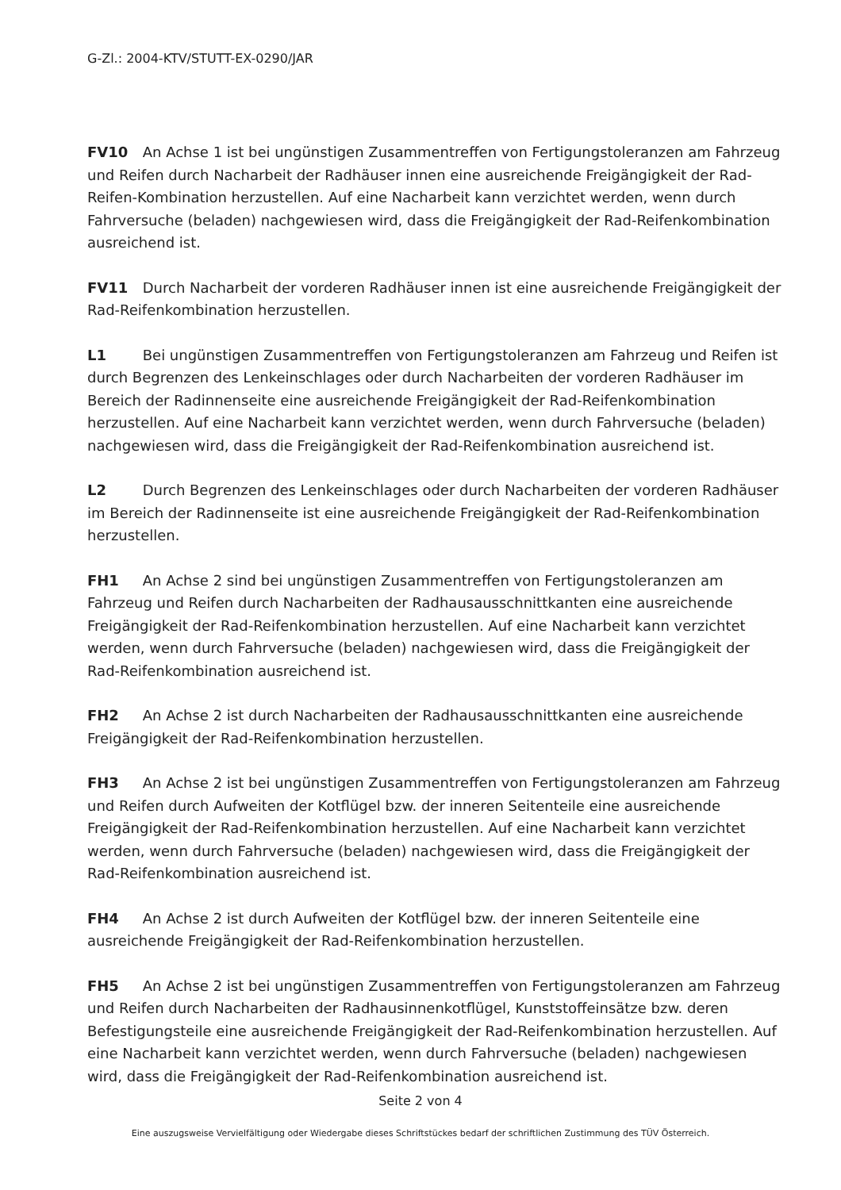G-Zl.: 2004-KTV/STUTT-EX-0290/JAR
FV10 An Achse 1 ist bei ungünstigen Zusammentreffen von Fertigungstoleranzen am Fahrzeug und Reifen durch Nacharbeit der Radhäuser innen eine ausreichende Freigängigkeit der Rad-Reifen-Kombination herzustellen. Auf eine Nacharbeit kann verzichtet werden, wenn durch Fahrversuche (beladen) nachgewiesen wird, dass die Freigängigkeit der Rad-Reifenkombination ausreichend ist.
FV11 Durch Nacharbeit der vorderen Radhäuser innen ist eine ausreichende Freigängigkeit der Rad-Reifenkombination herzustellen.
L1 Bei ungünstigen Zusammentreffen von Fertigungstoleranzen am Fahrzeug und Reifen ist durch Begrenzen des Lenkeinschlages oder durch Nacharbeiten der vorderen Radhäuser im Bereich der Radinnenseite eine ausreichende Freigängigkeit der Rad-Reifenkombination herzustellen. Auf eine Nacharbeit kann verzichtet werden, wenn durch Fahrversuche (beladen) nachgewiesen wird, dass die Freigängigkeit der Rad-Reifenkombination ausreichend ist.
L2 Durch Begrenzen des Lenkeinschlages oder durch Nacharbeiten der vorderen Radhäuser im Bereich der Radinnenseite ist eine ausreichende Freigängigkeit der Rad-Reifenkombination herzustellen.
FH1 An Achse 2 sind bei ungünstigen Zusammentreffen von Fertigungstoleranzen am Fahrzeug und Reifen durch Nacharbeiten der Radhausausschnittkanten eine ausreichende Freigängigkeit der Rad-Reifenkombination herzustellen. Auf eine Nacharbeit kann verzichtet werden, wenn durch Fahrversuche (beladen) nachgewiesen wird, dass die Freigängigkeit der Rad-Reifenkombination ausreichend ist.
FH2 An Achse 2 ist durch Nacharbeiten der Radhausausschnittkanten eine ausreichende Freigängigkeit der Rad-Reifenkombination herzustellen.
FH3 An Achse 2 ist bei ungünstigen Zusammentreffen von Fertigungstoleranzen am Fahrzeug und Reifen durch Aufweiten der Kotflügel bzw. der inneren Seitenteile eine ausreichende Freigängigkeit der Rad-Reifenkombination herzustellen. Auf eine Nacharbeit kann verzichtet werden, wenn durch Fahrversuche (beladen) nachgewiesen wird, dass die Freigängigkeit der Rad-Reifenkombination ausreichend ist.
FH4 An Achse 2 ist durch Aufweiten der Kotflügel bzw. der inneren Seitenteile eine ausreichende Freigängigkeit der Rad-Reifenkombination herzustellen.
FH5 An Achse 2 ist bei ungünstigen Zusammentreffen von Fertigungstoleranzen am Fahrzeug und Reifen durch Nacharbeiten der Radhausinnenkotflügel, Kunststoffeinsätze bzw. deren Befestigungsteile eine ausreichende Freigängigkeit der Rad-Reifenkombination herzustellen. Auf eine Nacharbeit kann verzichtet werden, wenn durch Fahrversuche (beladen) nachgewiesen wird, dass die Freigängigkeit der Rad-Reifenkombination ausreichend ist.
Seite 2 von 4
Eine auszugsweise Vervielfältigung oder Wiedergabe dieses Schriftstückes bedarf der schriftlichen Zustimmung des TÜV Österreich.